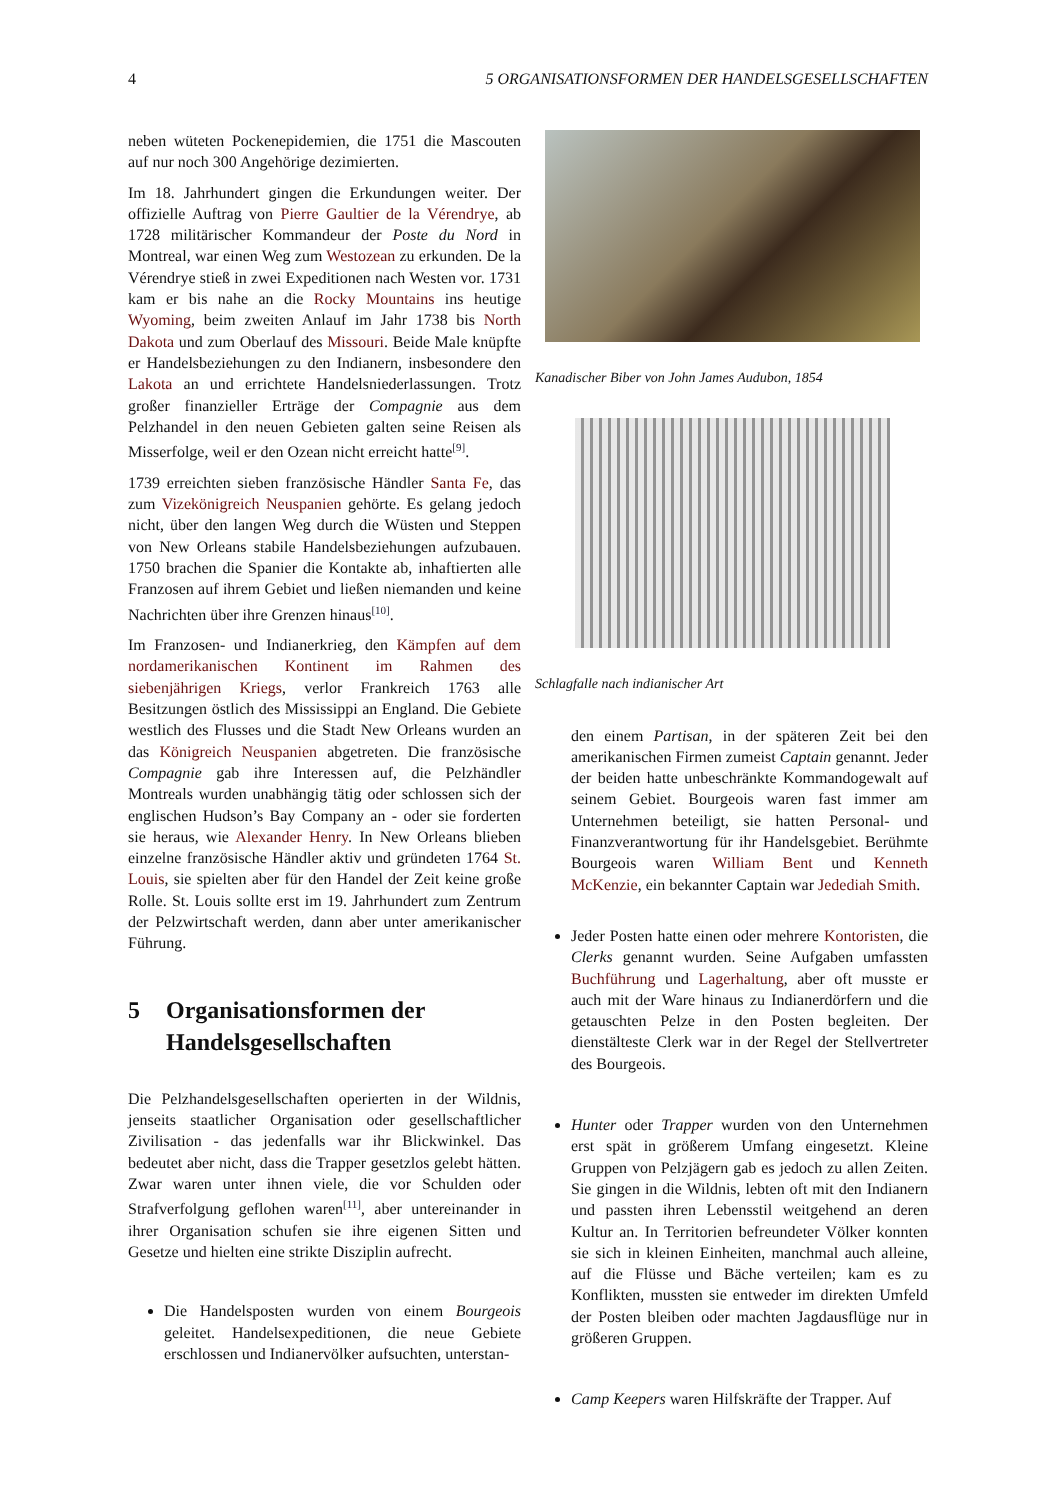4 5 ORGANISATIONSFORMEN DER HANDELSGESELLSCHAFTEN
neben wüteten Pockenepidemien, die 1751 die Mascouten auf nur noch 300 Angehörige dezimierten.
Im 18. Jahrhundert gingen die Erkundungen weiter. Der offizielle Auftrag von Pierre Gaultier de la Vérendrye, ab 1728 militärischer Kommandeur der Poste du Nord in Montreal, war einen Weg zum Westozean zu erkunden. De la Vérendrye stieß in zwei Expeditionen nach Westen vor. 1731 kam er bis nahe an die Rocky Mountains ins heutige Wyoming, beim zweiten Anlauf im Jahr 1738 bis North Dakota und zum Oberlauf des Missouri. Beide Male knüpfte er Handelsbeziehungen zu den Indianern, insbesondere den Lakota an und errichtete Handelsniederlassungen. Trotz großer finanzieller Erträge der Compagnie aus dem Pelzhandel in den neuen Gebieten galten seine Reisen als Misserfolge, weil er den Ozean nicht erreicht hatte<sup>[9]</sup>.
1739 erreichten sieben französische Händler Santa Fe, das zum Vizekönigreich Neuspanien gehörte. Es gelang jedoch nicht, über den langen Weg durch die Wüsten und Steppen von New Orleans stabile Handelsbeziehungen aufzubauen. 1750 brachen die Spanier die Kontakte ab, inhaftierten alle Franzosen auf ihrem Gebiet und ließen niemanden und keine Nachrichten über ihre Grenzen hinaus<sup>[10]</sup>.
Im Franzosen- und Indianerkrieg, den Kämpfen auf dem nordamerikanischen Kontinent im Rahmen des siebenjährigen Kriegs, verlor Frankreich 1763 alle Besitzungen östlich des Mississippi an England. Die Gebiete westlich des Flusses und die Stadt New Orleans wurden an das Königreich Neuspanien abgetreten. Die französische Compagnie gab ihre Interessen auf, die Pelzhändler Montreals wurden unabhängig tätig oder schlossen sich der englischen Hudson’s Bay Company an - oder sie forderten sie heraus, wie Alexander Henry. In New Orleans blieben einzelne französische Händler aktiv und gründeten 1764 St. Louis, sie spielten aber für den Handel der Zeit keine große Rolle. St. Louis sollte erst im 19. Jahrhundert zum Zentrum der Pelzwirtschaft werden, dann aber unter amerikanischer Führung.
5 Organisationsformen der Handelsgesellschaften
Die Pelzhandelsgesellschaften operierten in der Wildnis, jenseits staatlicher Organisation oder gesellschaftlicher Zivilisation - das jedenfalls war ihr Blickwinkel. Das bedeutet aber nicht, dass die Trapper gesetzlos gelebt hätten. Zwar waren unter ihnen viele, die vor Schulden oder Strafverfolgung geflohen waren<sup>[11]</sup>, aber untereinander in ihrer Organisation schufen sie ihre eigenen Sitten und Gesetze und hielten eine strikte Disziplin aufrecht.
Die Handelsposten wurden von einem Bourgeois geleitet. Handelsexpeditionen, die neue Gebiete erschlossen und Indianervölker aufsuchten, unterstan-
Kanadischer Biber von John James Audubon, 1854
Schlagfalle nach indianischer Art
den einem Partisan, in der späteren Zeit bei den amerikanischen Firmen zumeist Captain genannt. Jeder der beiden hatte unbeschränkte Kommandogewalt auf seinem Gebiet. Bourgeois waren fast immer am Unternehmen beteiligt, sie hatten Personal- und Finanzverantwortung für ihr Handelsgebiet. Berühmte Bourgeois waren William Bent und Kenneth McKenzie, ein bekannter Captain war Jedediah Smith.
Jeder Posten hatte einen oder mehrere Kontoristen, die Clerks genannt wurden. Seine Aufgaben umfassten Buchführung und Lagerhaltung, aber oft musste er auch mit der Ware hinaus zu Indianerdörfern und die getauschten Pelze in den Posten begleiten. Der dienstälteste Clerk war in der Regel der Stellvertreter des Bourgeois.
Hunter oder Trapper wurden von den Unternehmen erst spät in größerem Umfang eingesetzt. Kleine Gruppen von Pelzjägern gab es jedoch zu allen Zeiten. Sie gingen in die Wildnis, lebten oft mit den Indianern und passten ihren Lebensstil weitgehend an deren Kultur an. In Territorien befreundeter Völker konnten sie sich in kleinen Einheiten, manchmal auch alleine, auf die Flüsse und Bäche verteilen; kam es zu Konflikten, mussten sie entweder im direkten Umfeld der Posten bleiben oder machten Jagdausflüge nur in größeren Gruppen.
Camp Keepers waren Hilfskräfte der Trapper. Auf